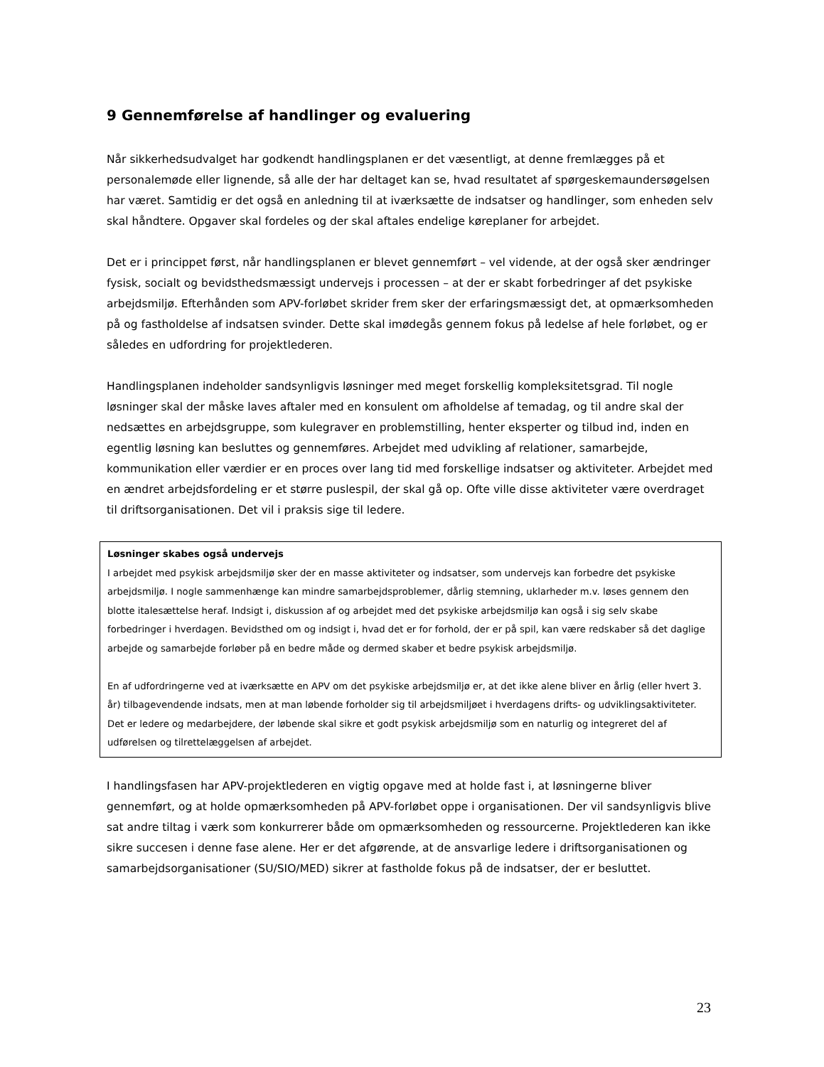9 Gennemførelse af handlinger og evaluering
Når sikkerhedsudvalget har godkendt handlingsplanen er det væsentligt, at denne fremlægges på et personalemøde eller lignende, så alle der har deltaget kan se, hvad resultatet af spørgeskemaundersøgelsen har været. Samtidig er det også en anledning til at iværksætte de indsatser og handlinger, som enheden selv skal håndtere. Opgaver skal fordeles og der skal aftales endelige køreplaner for arbejdet.
Det er i princippet først, når handlingsplanen er blevet gennemført – vel vidende, at der også sker ændringer fysisk, socialt og bevidsthedsmæssigt undervejs i processen – at der er skabt forbedringer af det psykiske arbejdsmiljø. Efterhånden som APV-forløbet skrider frem sker der erfaringsmæssigt det, at opmærksomheden på og fastholdelse af indsatsen svinder. Dette skal imødegås gennem fokus på ledelse af hele forløbet, og er således en udfordring for projektlederen.
Handlingsplanen indeholder sandsynligvis løsninger med meget forskellig kompleksitetsgrad. Til nogle løsninger skal der måske laves aftaler med en konsulent om afholdelse af temadag, og til andre skal der nedsættes en arbejdsgruppe, som kulegraver en problemstilling, henter eksperter og tilbud ind, inden en egentlig løsning kan besluttes og gennemføres. Arbejdet med udvikling af relationer, samarbejde, kommunikation eller værdier er en proces over lang tid med forskellige indsatser og aktiviteter. Arbejdet med en ændret arbejdsfordeling er et større puslespil, der skal gå op. Ofte ville disse aktiviteter være overdraget til driftsorganisationen. Det vil i praksis sige til ledere.
Løsninger skabes også undervejs
I arbejdet med psykisk arbejdsmiljø sker der en masse aktiviteter og indsatser, som undervejs kan forbedre det psykiske arbejdsmiljø. I nogle sammenhænge kan mindre samarbejdsproblemer, dårlig stemning, uklarheder m.v. løses gennem den blotte italesættelse heraf. Indsigt i, diskussion af og arbejdet med det psykiske arbejdsmiljø kan også i sig selv skabe forbedringer i hverdagen. Bevidsthed om og indsigt i, hvad det er for forhold, der er på spil, kan være redskaber så det daglige arbejde og samarbejde forløber på en bedre måde og dermed skaber et bedre psykisk arbejdsmiljø.
En af udfordringerne ved at iværksætte en APV om det psykiske arbejdsmiljø er, at det ikke alene bliver en årlig (eller hvert 3. år) tilbagevendende indsats, men at man løbende forholder sig til arbejdsmiljøet i hverdagens drifts- og udviklingsaktiviteter. Det er ledere og medarbejdere, der løbende skal sikre et godt psykisk arbejdsmiljø som en naturlig og integreret del af udførelsen og tilrettelæggelsen af arbejdet.
I handlingsfasen har APV-projektlederen en vigtig opgave med at holde fast i, at løsningerne bliver gennemført, og at holde opmærksomheden på APV-forløbet oppe i organisationen. Der vil sandsynligvis blive sat andre tiltag i værk som konkurrerer både om opmærksomheden og ressourcerne. Projektlederen kan ikke sikre succesen i denne fase alene. Her er det afgørende, at de ansvarlige ledere i driftsorganisationen og samarbejdsorganisationer (SU/SIO/MED) sikrer at fastholde fokus på de indsatser, der er besluttet.
23